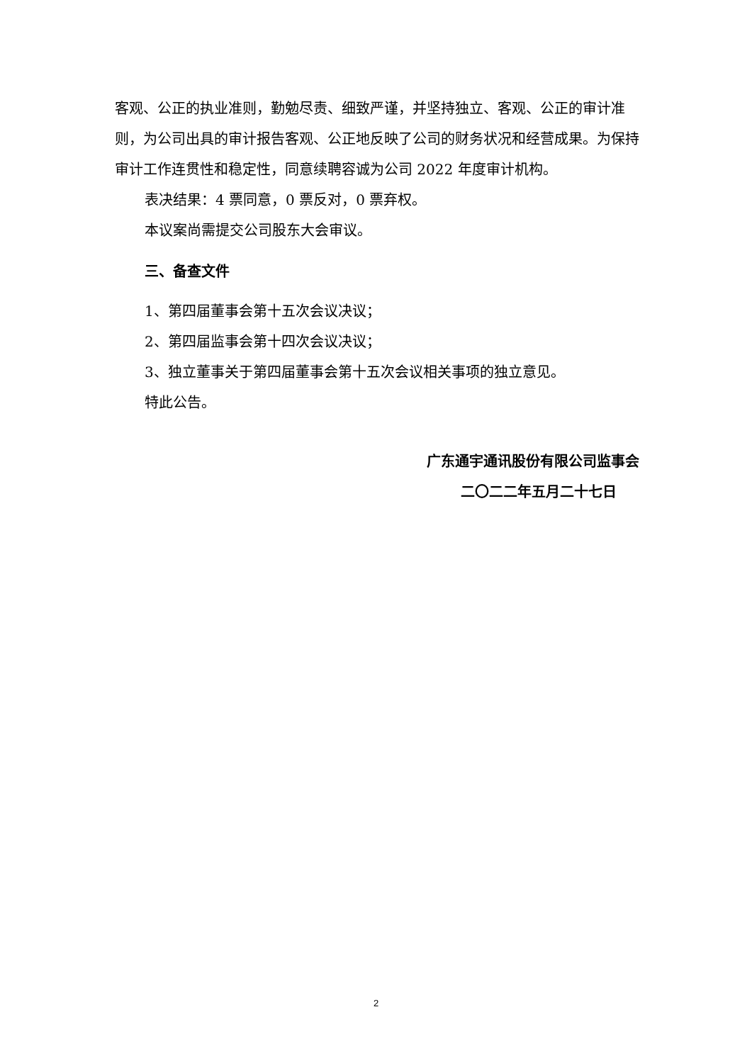客观、公正的执业准则，勤勉尽责、细致严谨，并坚持独立、客观、公正的审计准则，为公司出具的审计报告客观、公正地反映了公司的财务状况和经营成果。为保持审计工作连贯性和稳定性，同意续聘容诚为公司 2022 年度审计机构。
表决结果：4 票同意，0 票反对，0 票弃权。
本议案尚需提交公司股东大会审议。
三、备查文件
1、第四届董事会第十五次会议决议；
2、第四届监事会第十四次会议决议；
3、独立董事关于第四届董事会第十五次会议相关事项的独立意见。
特此公告。
广东通宇通讯股份有限公司监事会
二〇二二年五月二十七日
2